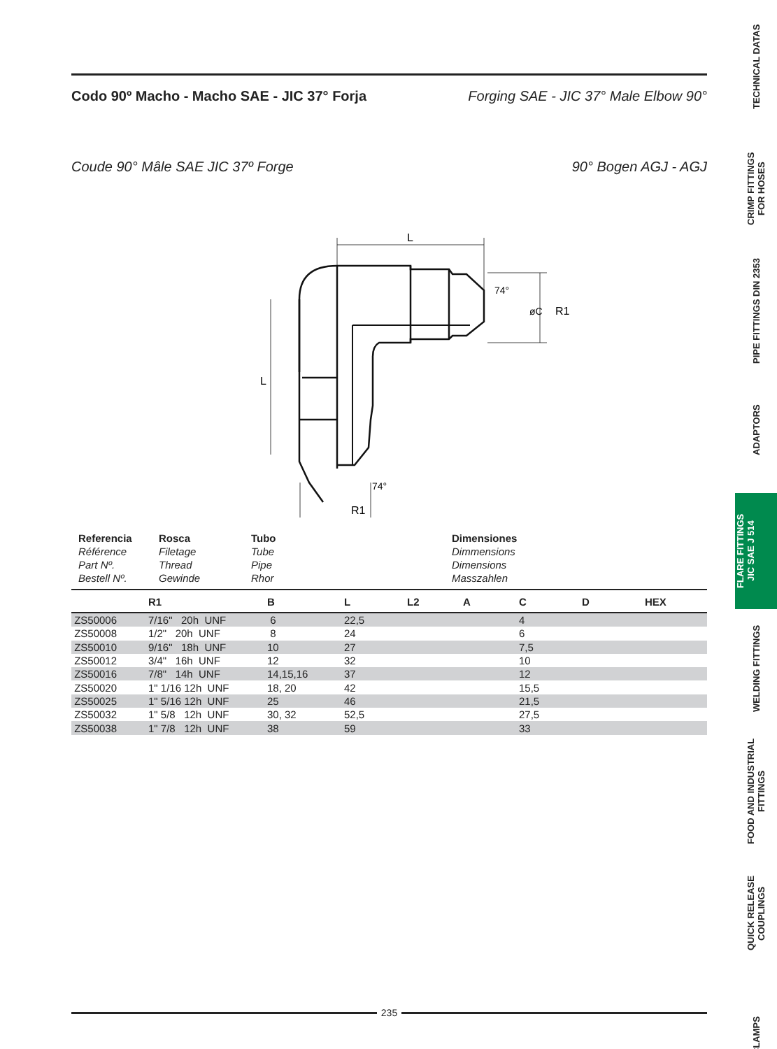Codo 90º Macho - Macho SAE - JIC 37° Forja Forging SAE - JIC 37° Male Elbow 90°
Coude 90° Mâle SAE JIC 37º Forge 90° Bogen AGJ - AGJ
L
L
R1
øC
R1
74°
74°
Referencia
Référence
Part Nº.
Bestell Nº.
Rosca
Filetage
Thread
Gewinde
Tubo
Tube
Pipe
Rhor
Dimensiones
Dimmensions
Dimensions
Masszahlen
| | R1 | B | L | L2 | A | C | D | HEX |
| --- | --- | --- | --- | --- | --- | --- | --- | --- |
| ZS50006 | 7/16" 20h UNF | 6 | 22,5 | | | 4 | | |
| ZS50008 | 1/2" 20h UNF | 8 | 24 | | | 6 | | |
| ZS50010 | 9/16" 18h UNF | 10 | 27 | | | 7,5 | | |
| ZS50012 | 3/4" 16h UNF | 12 | 32 | | | 10 | | |
| ZS50016 | 7/8" 14h UNF | 14,15,16 | 37 | | | 12 | | |
| ZS50020 | 1" 1/16 12h UNF | 18, 20 | 42 | | | 15,5 | | |
| ZS50025 | 1" 5/16 12h UNF | 25 | 46 | | | 21,5 | | |
| ZS50032 | 1" 5/8 12h UNF | 30, 32 | 52,5 | | | 27,5 | | |
| ZS50038 | 1" 7/8 12h UNF | 38 | 59 | | | 33 | | |
235
TECHNICAL DATAS
CRIMP FITTINGS
FOR HOSES
PIPE FITTINGS DIN 2353
ADAPTORS
FLARE FITTINGS
JIC SAE J 514
WELDING FITTINGS
FOOD AND INDUSTRIAL
FITTINGS
QUICK RELEASE
COUPLINGS
CLAMPS